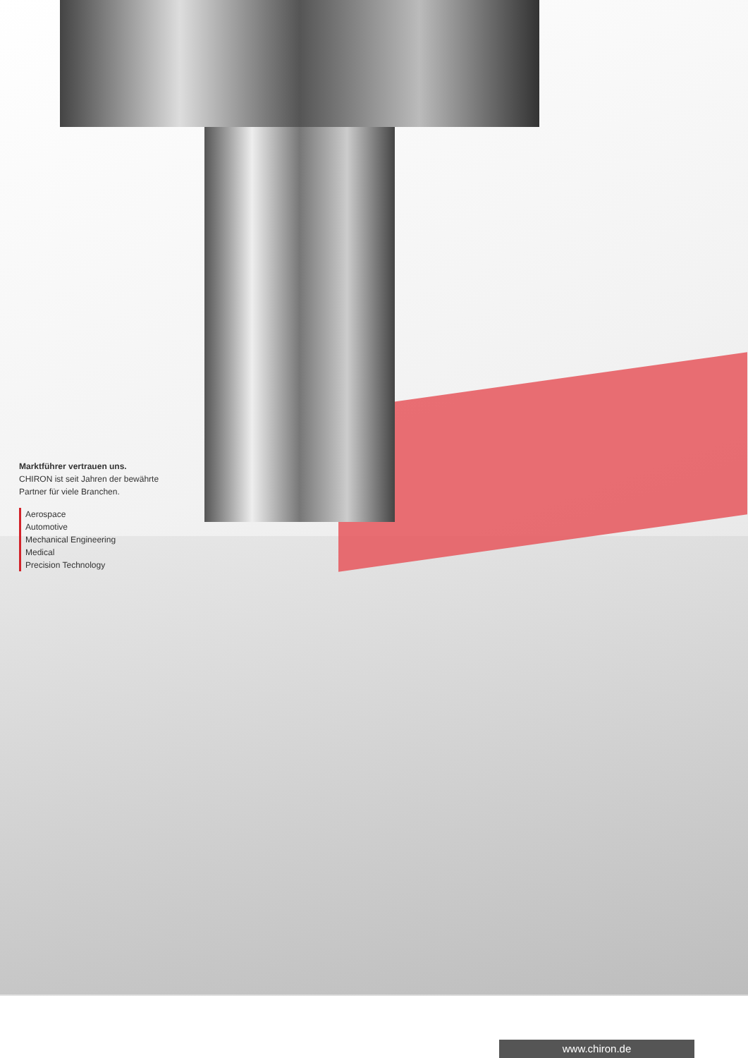Marktführer vertrauen uns.
CHIRON ist seit Jahren der bewährte
Partner für viele Branchen.
Aerospace
Automotive
Mechanical Engineering
Medical
Precision Technology
www.chiron.de